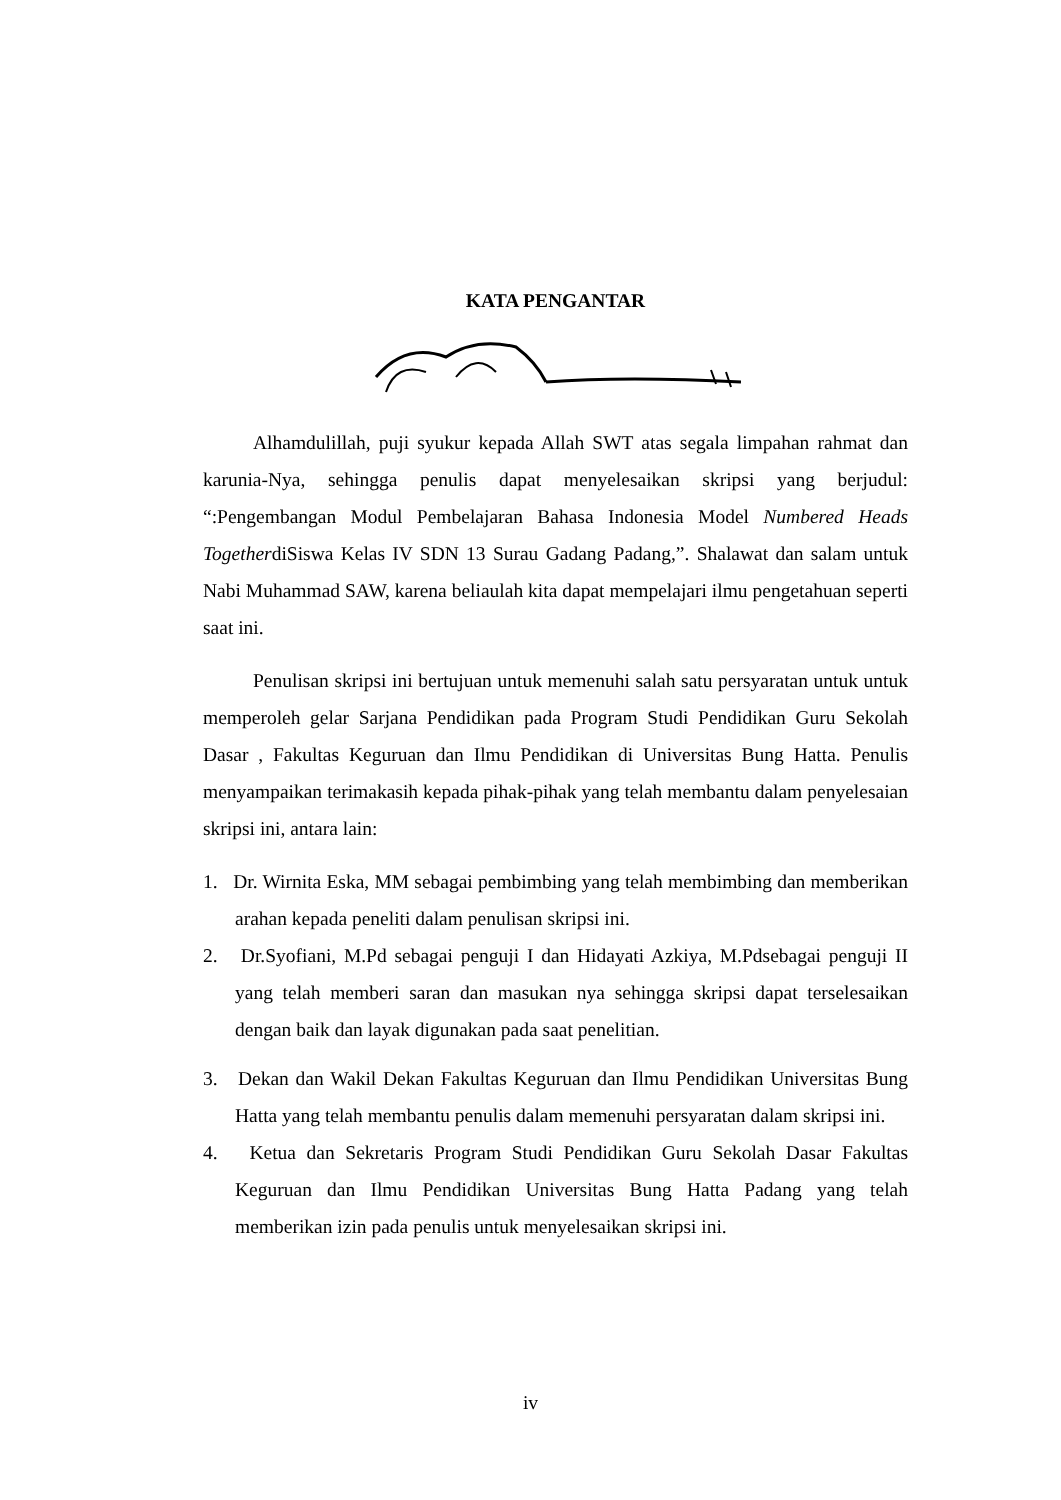KATA PENGANTAR
Alhamdulillah, puji syukur kepada Allah SWT atas segala limpahan rahmat dan karunia-Nya, sehingga penulis dapat menyelesaikan skripsi yang berjudul: “:Pengembangan Modul Pembelajaran Bahasa Indonesia Model Numbered Heads TogetherdiSiswa Kelas IV SDN 13 Surau Gadang Padang,”. Shalawat dan salam untuk Nabi Muhammad SAW, karena beliaulah kita dapat mempelajari ilmu pengetahuan seperti saat ini.
Penulisan skripsi ini bertujuan untuk memenuhi salah satu persyaratan untuk untuk memperoleh gelar Sarjana Pendidikan pada Program Studi Pendidikan Guru Sekolah Dasar , Fakultas Keguruan dan Ilmu Pendidikan di Universitas Bung Hatta. Penulis menyampaikan terimakasih kepada pihak-pihak yang telah membantu dalam penyelesaian skripsi ini, antara lain:
1. Dr. Wirnita Eska, MM sebagai pembimbing yang telah membimbing dan memberikan arahan kepada peneliti dalam penulisan skripsi ini.
2. Dr.Syofiani, M.Pd sebagai penguji I dan Hidayati Azkiya, M.Pdsebagai penguji II yang telah memberi saran dan masukan nya sehingga skripsi dapat terselesaikan dengan baik dan layak digunakan pada saat penelitian.
3. Dekan dan Wakil Dekan Fakultas Keguruan dan Ilmu Pendidikan Universitas Bung Hatta yang telah membantu penulis dalam memenuhi persyaratan dalam skripsi ini.
4. Ketua dan Sekretaris Program Studi Pendidikan Guru Sekolah Dasar Fakultas Keguruan dan Ilmu Pendidikan Universitas Bung Hatta Padang yang telah memberikan izin pada penulis untuk menyelesaikan skripsi ini.
iv